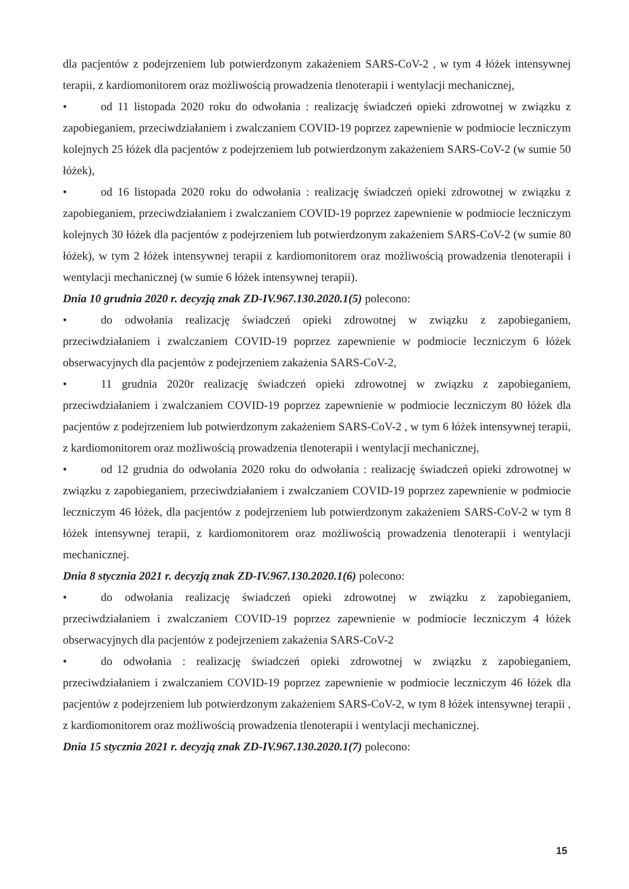dla pacjentów z podejrzeniem lub potwierdzonym zakażeniem SARS-CoV-2 , w tym 4 łóżek intensywnej terapii, z kardiomonitorem oraz możliwością prowadzenia tlenoterapii i wentylacji mechanicznej,
• od 11 listopada 2020 roku do odwołania : realizację świadczeń opieki zdrowotnej w związku z zapobieganiem, przeciwdziałaniem i zwalczaniem COVID-19 poprzez zapewnienie w podmiocie leczniczym kolejnych 25 łóżek dla pacjentów z podejrzeniem lub potwierdzonym zakażeniem SARS-CoV-2 (w sumie 50 łóżek),
• od 16 listopada 2020 roku do odwołania : realizację świadczeń opieki zdrowotnej w związku z zapobieganiem, przeciwdziałaniem i zwalczaniem COVID-19 poprzez zapewnienie w podmiocie leczniczym kolejnych 30 łóżek dla pacjentów z podejrzeniem lub potwierdzonym zakażeniem SARS-CoV-2 (w sumie 80 łóżek), w tym 2 łóżek intensywnej terapii z kardiomonitorem oraz możliwością prowadzenia tlenoterapii i wentylacji mechanicznej (w sumie 6 łóżek intensywnej terapii).
Dnia 10 grudnia 2020 r. decyzją znak ZD-IV.967.130.2020.1(5) polecono:
• do odwołania realizację świadczeń opieki zdrowotnej w związku z zapobieganiem, przeciwdziałaniem i zwalczaniem COVID-19 poprzez zapewnienie w podmiocie leczniczym 6 łóżek obserwacyjnych dla pacjentów z podejrzeniem zakażenia SARS-CoV-2,
• 11 grudnia 2020r realizację świadczeń opieki zdrowotnej w związku z zapobieganiem, przeciwdziałaniem i zwalczaniem COVID-19 poprzez zapewnienie w podmiocie leczniczym 80 łóżek dla pacjentów z podejrzeniem lub potwierdzonym zakażeniem SARS-CoV-2 , w tym 6 łóżek intensywnej terapii, z kardiomonitorem oraz możliwością prowadzenia tlenoterapii i wentylacji mechanicznej,
• od 12 grudnia do odwołania 2020 roku do odwołania : realizację świadczeń opieki zdrowotnej w związku z zapobieganiem, przeciwdziałaniem i zwalczaniem COVID-19 poprzez zapewnienie w podmiocie leczniczym 46 łóżek, dla pacjentów z podejrzeniem lub potwierdzonym zakażeniem SARS-CoV-2 w tym 8 łóżek intensywnej terapii, z kardiomonitorem oraz możliwością prowadzenia tlenoterapii i wentylacji mechanicznej.
Dnia 8 stycznia 2021 r. decyzją znak ZD-IV.967.130.2020.1(6) polecono:
• do odwołania realizację świadczeń opieki zdrowotnej w związku z zapobieganiem, przeciwdziałaniem i zwalczaniem COVID-19 poprzez zapewnienie w podmiocie leczniczym 4 łóżek obserwacyjnych dla pacjentów z podejrzeniem zakażenia SARS-CoV-2
• do odwołania : realizację świadczeń opieki zdrowotnej w związku z zapobieganiem, przeciwdziałaniem i zwalczaniem COVID-19 poprzez zapewnienie w podmiocie leczniczym 46 łóżek dla pacjentów z podejrzeniem lub potwierdzonym zakażeniem SARS-CoV-2, w tym 8 łóżek intensywnej terapii , z kardiomonitorem oraz możliwością prowadzenia tlenoterapii i wentylacji mechanicznej.
Dnia 15 stycznia 2021 r. decyzją znak ZD-IV.967.130.2020.1(7) polecono:
15